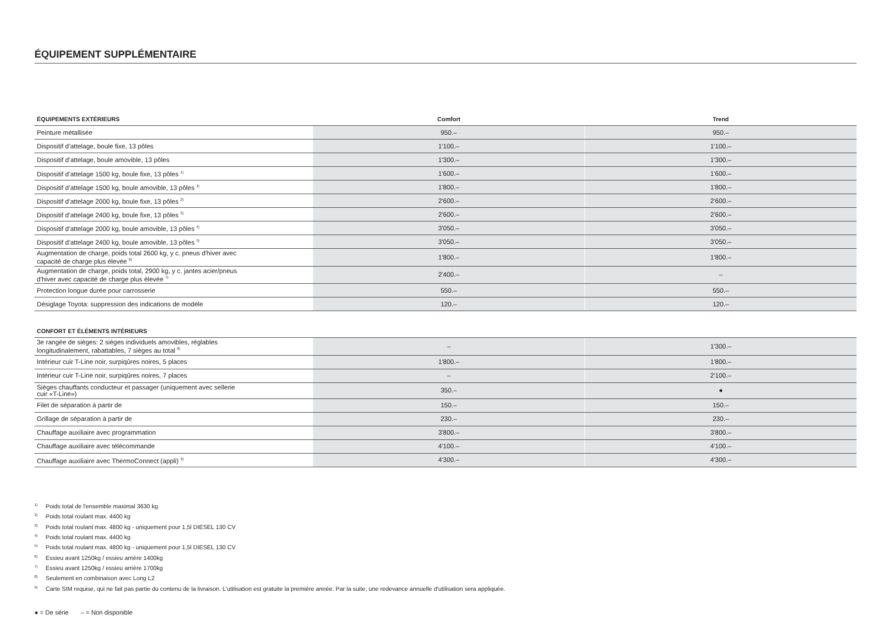ÉQUIPEMENT SUPPLÉMENTAIRE
| ÉQUIPEMENTS EXTÉRIEURS | Comfort | Trend |
| --- | --- | --- |
| Peinture métallisée | 950.– | 950.– |
| Dispositif d’attelage, boule fixe, 13 pôles | 1'100.– | 1'100.– |
| Dispositif d’attelage, boule amovible, 13 pôles | 1'300.– | 1'300.– |
| Dispositif d’attelage 1500 kg, boule fixe, 13 pôles <sup>1)</sup> | 1'600.– | 1'600.– |
| Dispositif d’attelage 1500 kg, boule amovible, 13 pôles <sup>1)</sup> | 1'800.– | 1'800.– |
| Dispositif d’attelage 2000 kg, boule fixe, 13 pôles <sup>2)</sup> | 2'600.– | 2'600.– |
| Dispositif d’attelage 2400 kg, boule fixe, 13 pôles <sup>3)</sup> | 2'600.– | 2'600.– |
| Dispositif d’attelage 2000 kg, boule amovible, 13 pôles <sup>4)</sup> | 3'050.– | 3'050.– |
| Dispositif d’attelage 2400 kg, boule amovible, 13 pôles <sup>5)</sup> | 3'050.– | 3'050.– |
| Augmentation de charge, poids total 2600 kg, y c. pneus d'hiver avec capacité de charge plus élevée <sup>6)</sup> | 1'800.– | 1'800.– |
| Augmentation de charge, poids total, 2900 kg, y c. jantes acier/pneus d'hiver avec capacité de charge plus élevée <sup>7)</sup> | 2'400.– | – |
| Protection longue durée pour carrosserie | 550.– | 550.– |
| Désiglage Toyota: suppression des indications de modèle | 120.– | 120.– |
| CONFORT ET ÉLÉMENTS INTÉRIEURS | | |
| --- | --- | --- |
| 3e rangée de sièges: 2 sièges individuels amovibles, réglables longitudinalement, rabattables, 7 sièges au total <sup>8)</sup> | – | 1'300.– |
| Intérieur cuir T-Line noir, surpiqûres noires, 5 places | 1'800.– | 1'800.– |
| Intérieur cuir T-Line noir, surpiqûres noires, 7 places | – | 2'100.– |
| Sièges chauffants conducteur et passager (uniquement avec sellerie cuir «T-Line») | 350.– | ● |
| Filet de séparation à partir de | 150.– | 150.– |
| Grillage de séparation à partir de | 230.– | 230.– |
| Chauffage auxiliaire avec programmation | 3'800.– | 3'800.– |
| Chauffage auxiliaire avec télécommande | 4'100.– | 4'100.– |
| Chauffage auxiliaire avec ThermoConnect (appli) <sup>9)</sup> | 4'300.– | 4'300.– |
<sup>1)</sup> Poids total de l'ensemble maximal 3630 kg
<sup>2)</sup> Poids total roulant max. 4400 kg
<sup>3)</sup> Poids total roulant max. 4800 kg - uniquement pour 1,5l DIESEL 130 CV
<sup>4)</sup> Poids total roulant max. 4400 kg
<sup>5)</sup> Poids total roulant max. 4800 kg - uniquement pour 1,5l DIESEL 130 CV
<sup>6)</sup> Essieu avant 1250kg / essieu arrière 1400kg
<sup>7)</sup> Essieu avant 1250kg / essieu arrière 1700kg
<sup>8)</sup> Seulement en combinaison avec Long L2
<sup>9)</sup> Carte SIM requise, qui ne fait pas partie du contenu de la livraison. L'utilisation est gratuite la première année. Par la suite, une redevance annuelle d'utilisation sera appliquée.
● = De série – = Non disponible